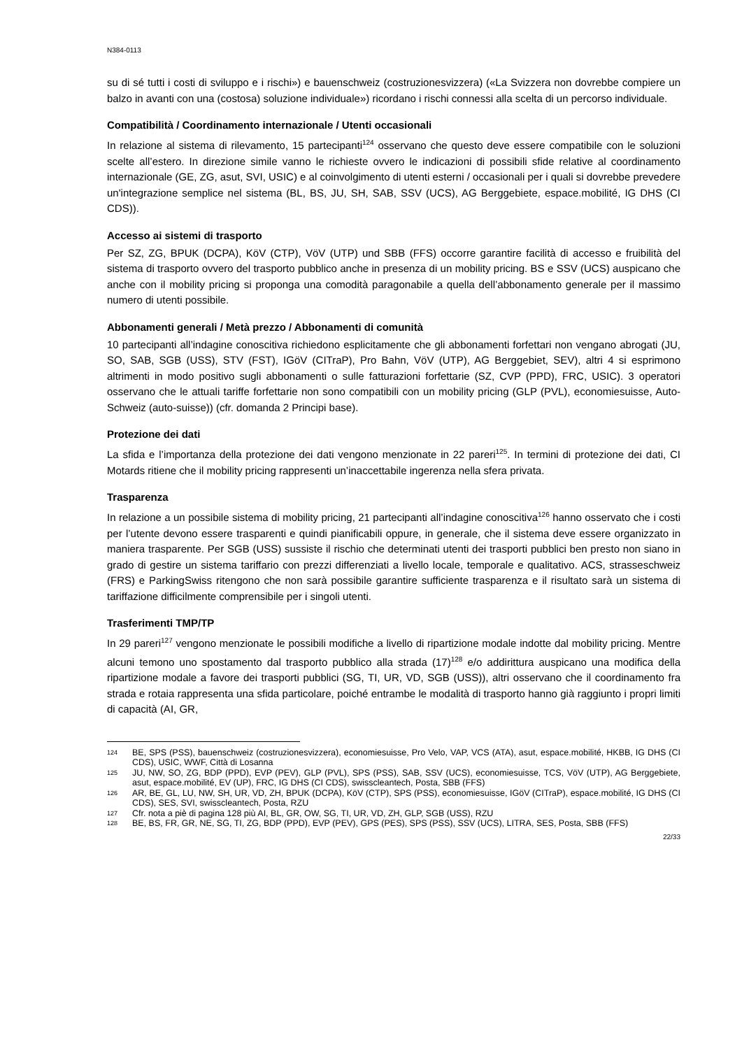N384-0113
su di sé tutti i costi di sviluppo e i rischi») e bauenschweiz (costruzionesvizzera) («La Svizzera non dovrebbe compiere un balzo in avanti con una (costosa) soluzione individuale») ricordano i rischi connessi alla scelta di un percorso individuale.
Compatibilità / Coordinamento internazionale / Utenti occasionali
In relazione al sistema di rilevamento, 15 partecipanti<sup>124</sup> osservano che questo deve essere compatibile con le soluzioni scelte all’estero. In direzione simile vanno le richieste ovvero le indicazioni di possibili sfide relative al coordinamento internazionale (GE, ZG, asut, SVI, USIC) e al coinvolgimento di utenti esterni / occasionali per i quali si dovrebbe prevedere un'integrazione semplice nel sistema (BL, BS, JU, SH, SAB, SSV (UCS), AG Berggebiete, espace.mobilité, IG DHS (CI CDS)).
Accesso ai sistemi di trasporto
Per SZ, ZG, BPUK (DCPA), KöV (CTP), VöV (UTP) und SBB (FFS) occorre garantire facilità di accesso e fruibilità del sistema di trasporto ovvero del trasporto pubblico anche in presenza di un mobility pricing. BS e SSV (UCS) auspicano che anche con il mobility pricing si proponga una comodità paragonabile a quella dell’abbonamento generale per il massimo numero di utenti possibile.
Abbonamenti generali / Metà prezzo / Abbonamenti di comunità
10 partecipanti all’indagine conoscitiva richiedono esplicitamente che gli abbonamenti forfettari non vengano abrogati (JU, SO, SAB, SGB (USS), STV (FST), IGöV (CITraP), Pro Bahn, VöV (UTP), AG Berggebiet, SEV), altri 4 si esprimono altrimenti in modo positivo sugli abbonamenti o sulle fatturazioni forfettarie (SZ, CVP (PPD), FRC, USIC). 3 operatori osservano che le attuali tariffe forfettarie non sono compatibili con un mobility pricing (GLP (PVL), economiesuisse, Auto-Schweiz (auto-suisse)) (cfr. domanda 2 Principi base).
Protezione dei dati
La sfida e l’importanza della protezione dei dati vengono menzionate in 22 pareri<sup>125</sup>. In termini di protezione dei dati, CI Motards ritiene che il mobility pricing rappresenti un’inaccettabile ingerenza nella sfera privata.
Trasparenza
In relazione a un possibile sistema di mobility pricing, 21 partecipanti all’indagine conoscitiva<sup>126</sup> hanno osservato che i costi per l’utente devono essere trasparenti e quindi pianificabili oppure, in generale, che il sistema deve essere organizzato in maniera trasparente. Per SGB (USS) sussiste il rischio che determinati utenti dei trasporti pubblici ben presto non siano in grado di gestire un sistema tariffario con prezzi differenziati a livello locale, temporale e qualitativo. ACS, strasseschweiz (FRS) e ParkingSwiss ritengono che non sarà possibile garantire sufficiente trasparenza e il risultato sarà un sistema di tariffazione difficilmente comprensibile per i singoli utenti.
Trasferimenti TMP/TP
In 29 pareri<sup>127</sup> vengono menzionate le possibili modifiche a livello di ripartizione modale indotte dal mobility pricing. Mentre alcuni temono uno spostamento dal trasporto pubblico alla strada (17)<sup>128</sup> e/o addirittura auspicano una modifica della ripartizione modale a favore dei trasporti pubblici (SG, TI, UR, VD, SGB (USS)), altri osservano che il coordinamento fra strada e rotaia rappresenta una sfida particolare, poiché entrambe le modalità di trasporto hanno già raggiunto i propri limiti di capacità (AI, GR,
124 BE, SPS (PSS), bauenschweiz (costruzionesvizzera), economiesuisse, Pro Velo, VAP, VCS (ATA), asut, espace.mobilité, HKBB, IG DHS (CI CDS), USIC, WWF, Città di Losanna
125 JU, NW, SO, ZG, BDP (PPD), EVP (PEV), GLP (PVL), SPS (PSS), SAB, SSV (UCS), economiesuisse, TCS, VöV (UTP), AG Berggebiete, asut, espace.mobilité, EV (UP), FRC, IG DHS (CI CDS), swisscleantech, Posta, SBB (FFS)
126 AR, BE, GL, LU, NW, SH, UR, VD, ZH, BPUK (DCPA), KöV (CTP), SPS (PSS), economiesuisse, IGöV (CITraP), espace.mobilité, IG DHS (CI CDS), SES, SVI, swisscleantech, Posta, RZU
127 Cfr. nota a piè di pagina 128 più AI, BL, GR, OW, SG, TI, UR, VD, ZH, GLP, SGB (USS), RZU
128 BE, BS, FR, GR, NE, SG, TI, ZG, BDP (PPD), EVP (PEV), GPS (PES), SPS (PSS), SSV (UCS), LITRA, SES, Posta, SBB (FFS)
22/33